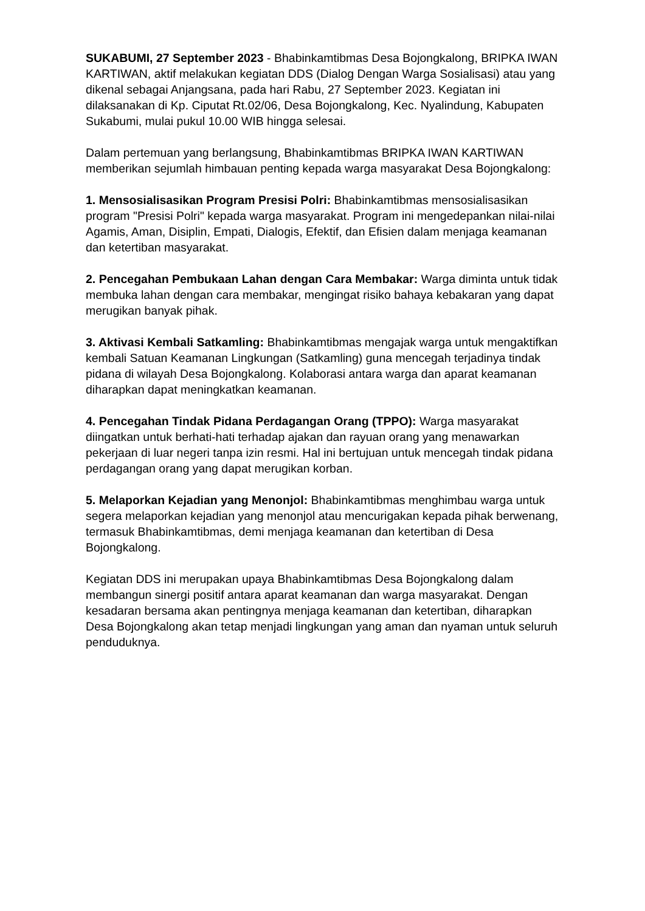SUKABUMI, 27 September 2023 - Bhabinkamtibmas Desa Bojongkalong, BRIPKA IWAN KARTIWAN, aktif melakukan kegiatan DDS (Dialog Dengan Warga Sosialisasi) atau yang dikenal sebagai Anjangsana, pada hari Rabu, 27 September 2023. Kegiatan ini dilaksanakan di Kp. Ciputat Rt.02/06, Desa Bojongkalong, Kec. Nyalindung, Kabupaten Sukabumi, mulai pukul 10.00 WIB hingga selesai.
Dalam pertemuan yang berlangsung, Bhabinkamtibmas BRIPKA IWAN KARTIWAN memberikan sejumlah himbauan penting kepada warga masyarakat Desa Bojongkalong:
1. Mensosialisasikan Program Presisi Polri: Bhabinkamtibmas mensosialisasikan program "Presisi Polri" kepada warga masyarakat. Program ini mengedepankan nilai-nilai Agamis, Aman, Disiplin, Empati, Dialogis, Efektif, dan Efisien dalam menjaga keamanan dan ketertiban masyarakat.
2. Pencegahan Pembukaan Lahan dengan Cara Membakar: Warga diminta untuk tidak membuka lahan dengan cara membakar, mengingat risiko bahaya kebakaran yang dapat merugikan banyak pihak.
3. Aktivasi Kembali Satkamling: Bhabinkamtibmas mengajak warga untuk mengaktifkan kembali Satuan Keamanan Lingkungan (Satkamling) guna mencegah terjadinya tindak pidana di wilayah Desa Bojongkalong. Kolaborasi antara warga dan aparat keamanan diharapkan dapat meningkatkan keamanan.
4. Pencegahan Tindak Pidana Perdagangan Orang (TPPO): Warga masyarakat diingatkan untuk berhati-hati terhadap ajakan dan rayuan orang yang menawarkan pekerjaan di luar negeri tanpa izin resmi. Hal ini bertujuan untuk mencegah tindak pidana perdagangan orang yang dapat merugikan korban.
5. Melaporkan Kejadian yang Menonjol: Bhabinkamtibmas menghimbau warga untuk segera melaporkan kejadian yang menonjol atau mencurigakan kepada pihak berwenang, termasuk Bhabinkamtibmas, demi menjaga keamanan dan ketertiban di Desa Bojongkalong.
Kegiatan DDS ini merupakan upaya Bhabinkamtibmas Desa Bojongkalong dalam membangun sinergi positif antara aparat keamanan dan warga masyarakat. Dengan kesadaran bersama akan pentingnya menjaga keamanan dan ketertiban, diharapkan Desa Bojongkalong akan tetap menjadi lingkungan yang aman dan nyaman untuk seluruh penduduknya.